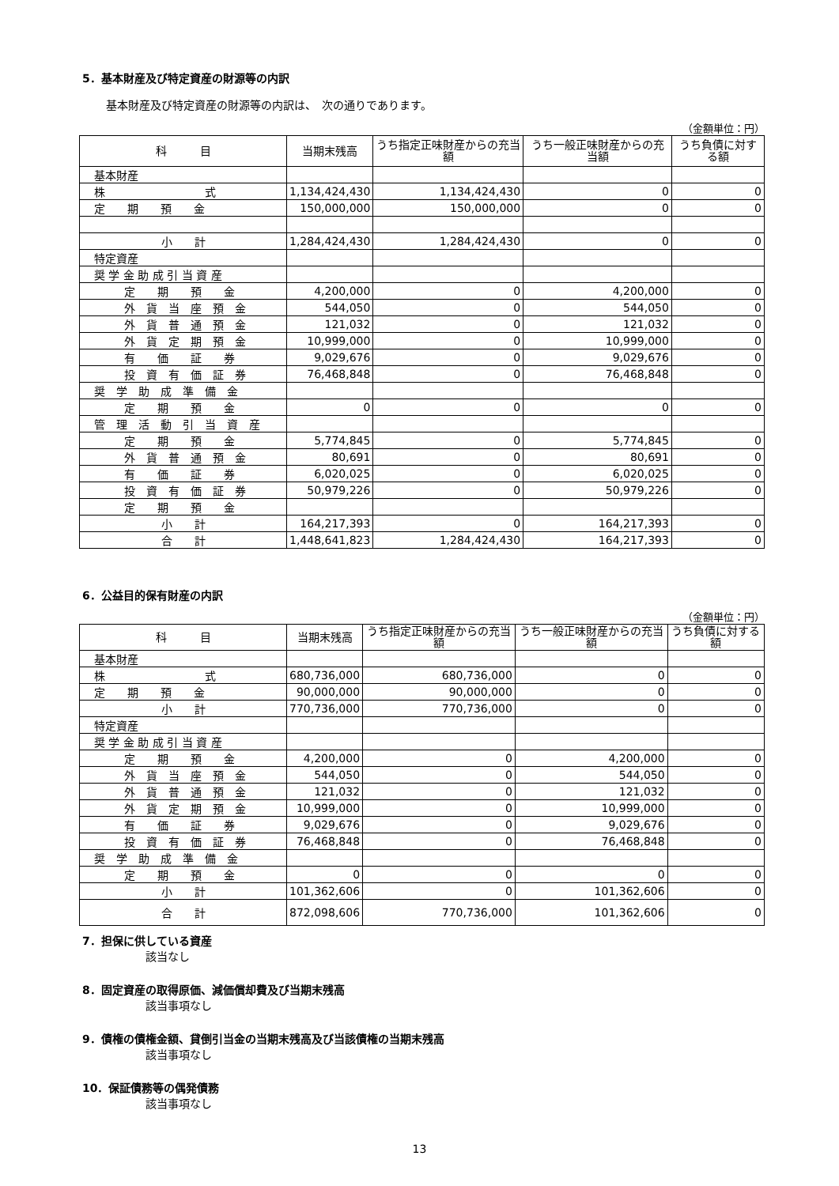5．基本財産及び特定資産の財源等の内訳
基本財産及び特定資産の財源等の内訳は、　次の通りであります。
（金額単位：円）
| 科 目 | 当期末残高 | うち指定正味財産からの充当額 | うち一般正味財産からの充当額 | うち負債に対する額 |
| --- | --- | --- | --- | --- |
| 基本財産 | | | | |
| 株 式 | 1,134,424,430 | 1,134,424,430 | 0 | 0 |
| 定 期 預 金 | 150,000,000 | 150,000,000 | 0 | 0 |
| 小 計 | 1,284,424,430 | 1,284,424,430 | 0 | 0 |
| 特定資産 | | | | |
| 奨 学 金 助 成 引 当 資 産 | | | | |
| 定 期 預 金 | 4,200,000 | 0 | 4,200,000 | 0 |
| 外 貨 当 座 預 金 | 544,050 | 0 | 544,050 | 0 |
| 外 貨 普 通 預 金 | 121,032 | 0 | 121,032 | 0 |
| 外 貨 定 期 預 金 | 10,999,000 | 0 | 10,999,000 | 0 |
| 有 価 証 券 | 9,029,676 | 0 | 9,029,676 | 0 |
| 投 資 有 価 証 券 | 76,468,848 | 0 | 76,468,848 | 0 |
| 奨 学 助 成 準 備 金 | | | | |
| 定 期 預 金 | 0 | 0 | 0 | 0 |
| 管 理 活 動 引 当 資 産 | | | | |
| 定 期 預 金 | 5,774,845 | 0 | 5,774,845 | 0 |
| 外 貨 普 通 預 金 | 80,691 | 0 | 80,691 | 0 |
| 有 価 証 券 | 6,020,025 | 0 | 6,020,025 | 0 |
| 投 資 有 価 証 券 | 50,979,226 | 0 | 50,979,226 | 0 |
| 定 期 預 金 | | | | |
| 小 計 | 164,217,393 | 0 | 164,217,393 | 0 |
| 合 計 | 1,448,641,823 | 1,284,424,430 | 164,217,393 | 0 |
6．公益目的保有財産の内訳
（金額単位：円）
| 科 目 | 当期末残高 | うち指定正味財産からの充当額 | うち一般正味財産からの充当額 | うち負債に対する額 |
| --- | --- | --- | --- | --- |
| 基本財産 | | | | |
| 株 式 | 680,736,000 | 680,736,000 | 0 | 0 |
| 定 期 預 金 | 90,000,000 | 90,000,000 | 0 | 0 |
| 小 計 | 770,736,000 | 770,736,000 | 0 | 0 |
| 特定資産 | | | | |
| 奨 学 金 助 成 引 当 資 産 | | | | |
| 定 期 預 金 | 4,200,000 | 0 | 4,200,000 | 0 |
| 外 貨 当 座 預 金 | 544,050 | 0 | 544,050 | 0 |
| 外 貨 普 通 預 金 | 121,032 | 0 | 121,032 | 0 |
| 外 貨 定 期 預 金 | 10,999,000 | 0 | 10,999,000 | 0 |
| 有 価 証 券 | 9,029,676 | 0 | 9,029,676 | 0 |
| 投 資 有 価 証 券 | 76,468,848 | 0 | 76,468,848 | 0 |
| 奨 学 助 成 準 備 金 | | | | |
| 定 期 預 金 | 0 | 0 | 0 | 0 |
| 小 計 | 101,362,606 | 0 | 101,362,606 | 0 |
| 合 計 | 872,098,606 | 770,736,000 | 101,362,606 | 0 |
7．担保に供している資産
該当なし
8．固定資産の取得原価、減価償却費及び当期末残高
該当事項なし
9．債権の債権金額、貸倒引当金の当期末残高及び当該債権の当期末残高
該当事項なし
10．保証債務等の偶発債務
該当事項なし
13